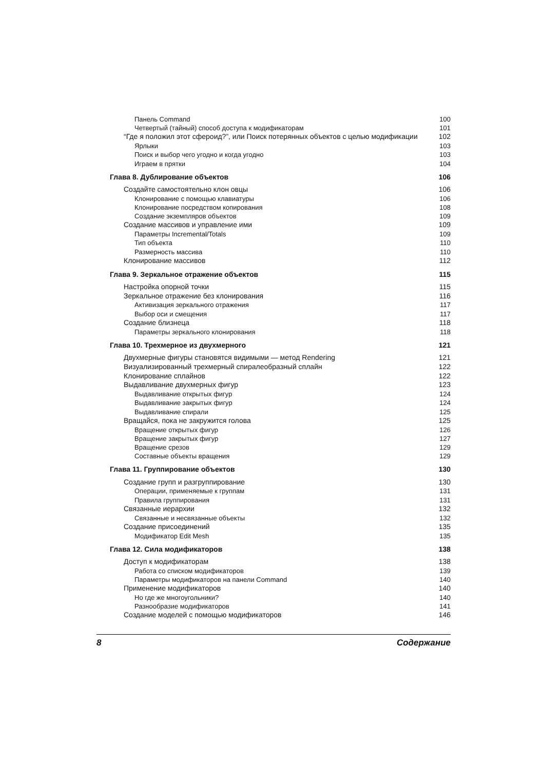Панель Command 100
Четвертый (тайный) способ доступа к модификаторам 101
“Где я положил этот сфероид?”, или Поиск потерянных объектов с целью модификации 102
Ярлыки 103
Поиск и выбор чего угодно и когда угодно 103
Играем в прятки 104
Глава 8. Дублирование объектов 106
Создайте самостоятельно клон овцы 106
Клонирование с помощью клавиатуры 106
Клонирование посредством копирования 108
Создание экземпляров объектов 109
Создание массивов и управление ими 109
Параметры Incremental/Totals 109
Тип объекта 110
Размерность массива 110
Клонирование массивов 112
Глава 9. Зеркальное отражение объектов 115
Настройка опорной точки 115
Зеркальное отражение без клонирования 116
Активизация зеркального отражения 117
Выбор оси и смещения 117
Создание близнеца 118
Параметры зеркального клонирования 118
Глава 10. Трехмерное из двухмерного 121
Двухмерные фигуры становятся видимыми — метод Rendering 121
Визуализированный трехмерный спиралеобразный сплайн 122
Клонирование сплайнов 122
Выдавливание двухмерных фигур 123
Выдавливание открытых фигур 124
Выдавливание закрытых фигур 124
Выдавливание спирали 125
Вращайся, пока не закружится голова 125
Вращение открытых фигур 126
Вращение закрытых фигур 127
Вращение срезов 129
Составные объекты вращения 129
Глава 11. Группирование объектов 130
Создание групп и разгруппирование 130
Операции, применяемые к группам 131
Правила группирования 131
Связанные иерархии 132
Связанные и несвязанные объекты 132
Создание присоединений 135
Модификатор Edit Mesh 135
Глава 12. Сила модификаторов 138
Доступ к модификаторам 138
Работа со списком модификаторов 139
Параметры модификаторов на панели Command 140
Применение модификаторов 140
Но где же многоугольники? 140
Разнообразие модификаторов 141
Создание моделей с помощью модификаторов 146
8 Содержание